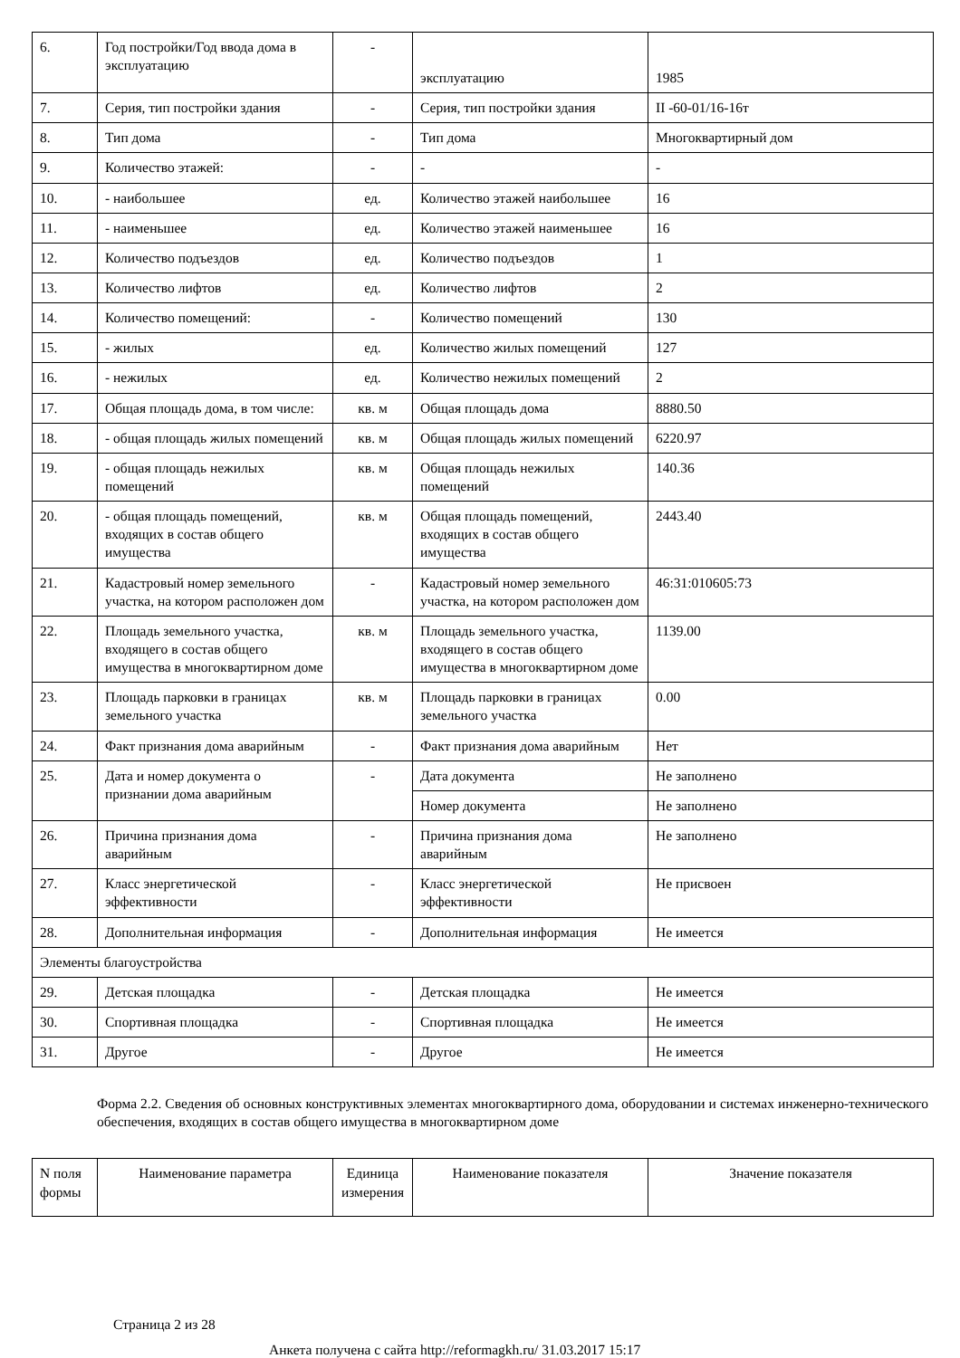| 6. | Год постройки/Год ввода дома в эксплуатацию | - | эксплуатацию | 1985 |
| 7. | Серия, тип постройки здания | - | Серия, тип постройки здания | II -60-01/16-16т |
| 8. | Тип дома | - | Тип дома | Многоквартирный дом |
| 9. | Количество этажей: | - | - | - |
| 10. | - наибольшее | ед. | Количество этажей наибольшее | 16 |
| 11. | - наименьшее | ед. | Количество этажей наименьшее | 16 |
| 12. | Количество подъездов | ед. | Количество подъездов | 1 |
| 13. | Количество лифтов | ед. | Количество лифтов | 2 |
| 14. | Количество помещений: | - | Количество помещений | 130 |
| 15. | - жилых | ед. | Количество жилых помещений | 127 |
| 16. | - нежилых | ед. | Количество нежилых помещений | 2 |
| 17. | Общая площадь дома, в том числе: | кв. м | Общая площадь дома | 8880.50 |
| 18. | - общая площадь жилых помещений | кв. м | Общая площадь жилых помещений | 6220.97 |
| 19. | - общая площадь нежилых помещений | кв. м | Общая площадь нежилых помещений | 140.36 |
| 20. | - общая площадь помещений, входящих в состав общего имущества | кв. м | Общая площадь помещений, входящих в состав общего имущества | 2443.40 |
| 21. | Кадастровый номер земельного участка, на котором расположен дом | - | Кадастровый номер земельного участка, на котором расположен дом | 46:31:010605:73 |
| 22. | Площадь земельного участка, входящего в состав общего имущества в многоквартирном доме | кв. м | Площадь земельного участка, входящего в состав общего имущества в многоквартирном доме | 1139.00 |
| 23. | Площадь парковки в границах земельного участка | кв. м | Площадь парковки в границах земельного участка | 0.00 |
| 24. | Факт признания дома аварийным | - | Факт признания дома аварийным | Нет |
| 25. | Дата и номер документа о признании дома аварийным | - | Дата документа | Не заполнено |
| | | | Номер документа | Не заполнено |
| 26. | Причина признания дома аварийным | - | Причина признания дома аварийным | Не заполнено |
| 27. | Класс энергетической эффективности | - | Класс энергетической эффективности | Не присвоен |
| 28. | Дополнительная информация | - | Дополнительная информация | Не имеется |
| Элементы благоустройства | | | | |
| 29. | Детская площадка | - | Детская площадка | Не имеется |
| 30. | Спортивная площадка | - | Спортивная площадка | Не имеется |
| 31. | Другое | - | Другое | Не имеется |
Форма 2.2. Сведения об основных конструктивных элементах многоквартирного дома, оборудовании и системах инженерно-технического обеспечения, входящих в состав общего имущества в многоквартирном доме
| N поля формы | Наименование параметра | Единица измерения | Наименование показателя | Значение показателя |
| --- | --- | --- | --- | --- |
Страница 2 из 28
Анкета получена с сайта http://reformagkh.ru/ 31.03.2017 15:17